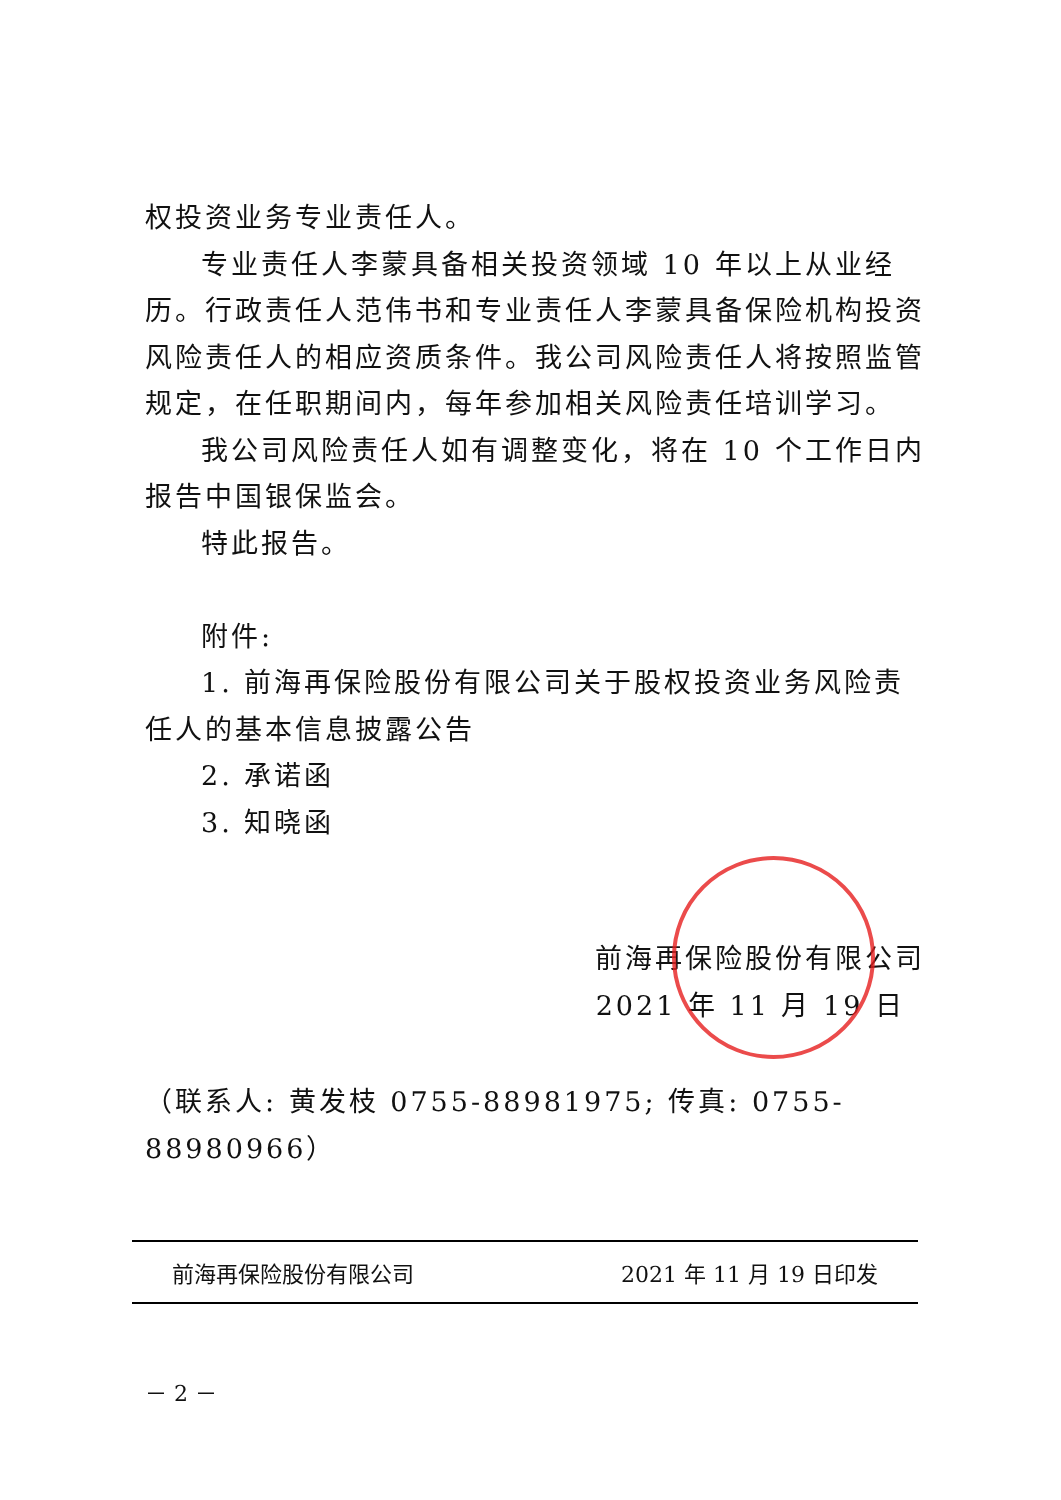权投资业务专业责任人。
专业责任人李蒙具备相关投资领域 10 年以上从业经历。行政责任人范伟书和专业责任人李蒙具备保险机构投资风险责任人的相应资质条件。我公司风险责任人将按照监管规定，在任职期间内，每年参加相关风险责任培训学习。
我公司风险责任人如有调整变化，将在 10 个工作日内报告中国银保监会。
特此报告。
附件:
1. 前海再保险股份有限公司关于股权投资业务风险责任人的基本信息披露公告
2. 承诺函
3. 知晓函
前海再保险股份有限公司
2021 年 11 月 19 日
（联系人: 黄发枝 0755-88981975; 传真: 0755-88980966）
前海再保险股份有限公司 2021 年 11 月 19 日印发
－ 2 －